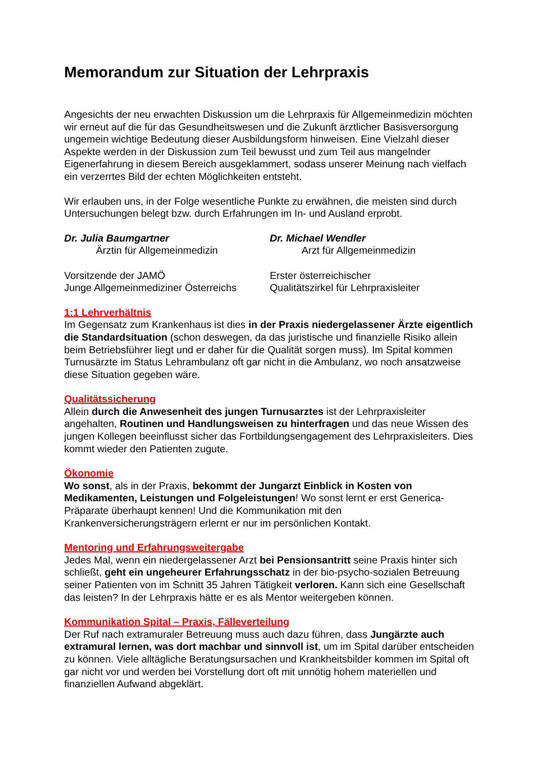Memorandum zur Situation der Lehrpraxis
Angesichts der neu erwachten Diskussion um die Lehrpraxis für Allgemeinmedizin möchten wir erneut auf die für das Gesundheitswesen und die Zukunft ärztlicher Basisversorgung ungemein wichtige Bedeutung dieser Ausbildungsform hinweisen. Eine Vielzahl dieser Aspekte werden in der Diskussion zum Teil bewusst und zum Teil aus mangelnder Eigenerfahrung in diesem Bereich ausgeklammert, sodass unserer Meinung nach vielfach ein verzerrtes Bild der echten Möglichkeiten entsteht.
Wir erlauben uns, in der Folge wesentliche Punkte zu erwähnen, die meisten sind durch Untersuchungen belegt bzw. durch Erfahrungen im In- und Ausland erprobt.
Dr. Julia Baumgartner
Ärztin für Allgemeinmedizin
Vorsitzende der JAMÖ
Junge Allgemeinmediziner Österreichs
Dr. Michael Wendler
Arzt für Allgemeinmedizin
Erster österreichischer
Qualitätszirkel für Lehrpraxisleiter
1:1 Lehrverhältnis
Im Gegensatz zum Krankenhaus ist dies in der Praxis niedergelassener Ärzte eigentlich die Standardsituation (schon deswegen, da das juristische und finanzielle Risiko allein beim Betriebsführer liegt und er daher für die Qualität sorgen muss). Im Spital kommen Turnusärzte im Status Lehrambulanz oft gar nicht in die Ambulanz, wo noch ansatzweise diese Situation gegeben wäre.
Qualitätssicherung
Allein durch die Anwesenheit des jungen Turnusarztes ist der Lehrpraxisleiter angehalten, Routinen und Handlungsweisen zu hinterfragen und das neue Wissen des jungen Kollegen beeinflusst sicher das Fortbildungsengagement des Lehrpraxisleiters. Dies kommt wieder den Patienten zugute.
Ökonomie
Wo sonst, als in der Praxis, bekommt der Jungarzt Einblick in Kosten von Medikamenten, Leistungen und Folgeleistungen! Wo sonst lernt er erst Generica-Präparate überhaupt kennen! Und die Kommunikation mit den Krankenversicherungsträgern erlernt er nur im persönlichen Kontakt.
Mentoring und Erfahrungsweitergabe
Jedes Mal, wenn ein niedergelassener Arzt bei Pensionsantritt seine Praxis hinter sich schließt, geht ein ungeheurer Erfahrungsschatz in der bio-psycho-sozialen Betreuung seiner Patienten von im Schnitt 35 Jahren Tätigkeit verloren. Kann sich eine Gesellschaft das leisten? In der Lehrpraxis hätte er es als Mentor weitergeben können.
Kommunikation Spital – Praxis, Fälleverteilung
Der Ruf nach extramuraler Betreuung muss auch dazu führen, dass Jungärzte auch extramural lernen, was dort machbar und sinnvoll ist, um im Spital darüber entscheiden zu können. Viele alltägliche Beratungsursachen und Krankheitsbilder kommen im Spital oft gar nicht vor und werden bei Vorstellung dort oft mit unnötig hohem materiellen und finanziellen Aufwand abgeklärt.